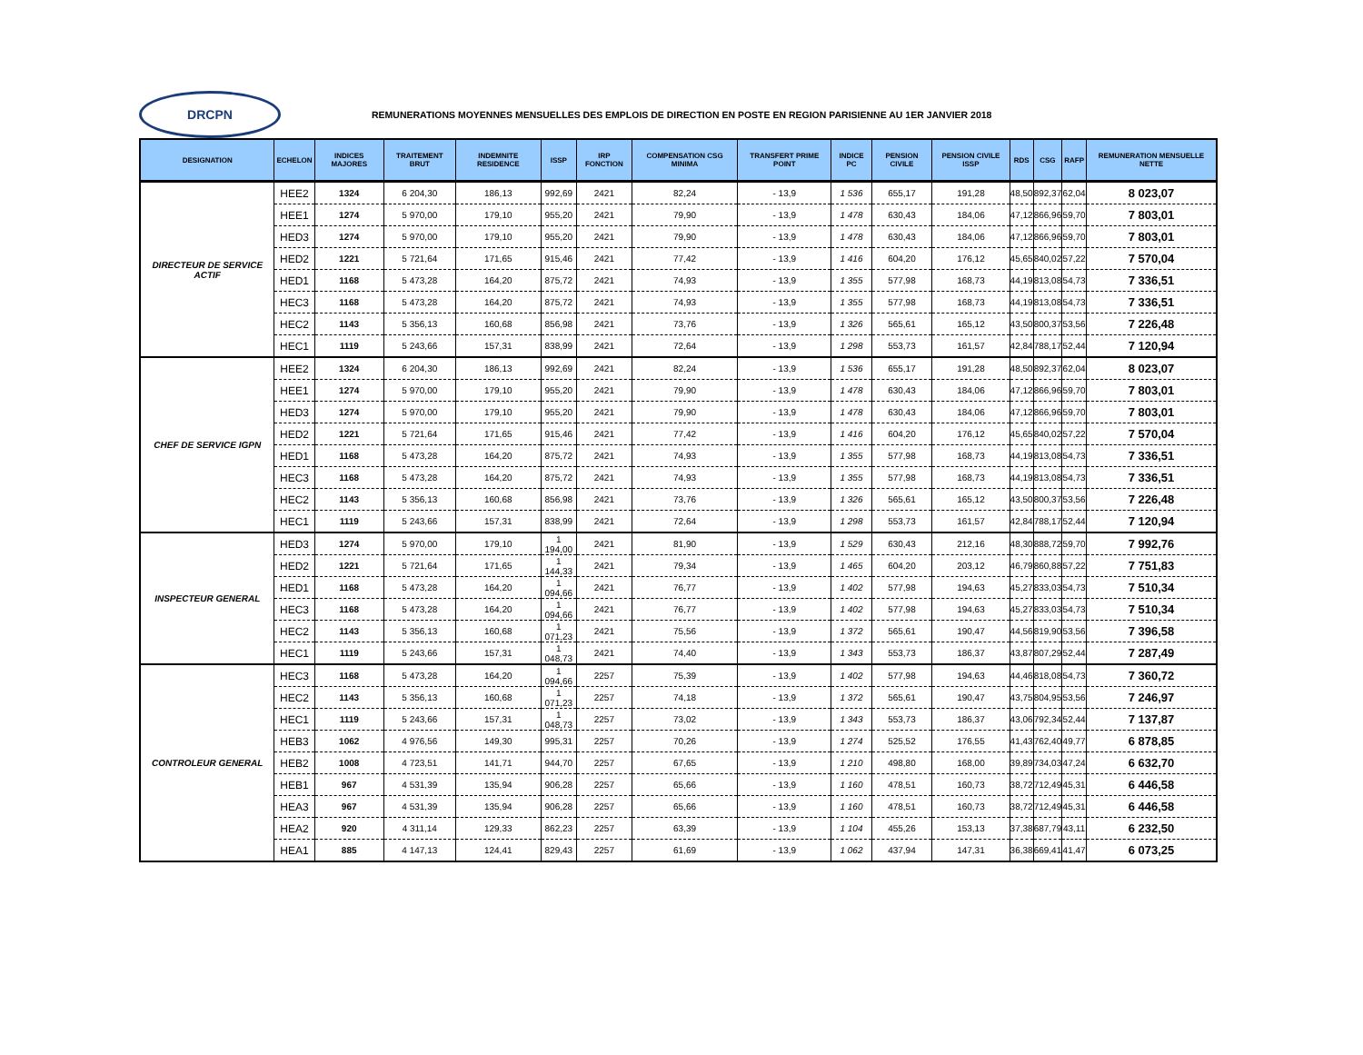DRCPN
REMUNERATIONS MOYENNES MENSUELLES DES EMPLOIS DE DIRECTION EN POSTE EN REGION PARISIENNE AU 1ER JANVIER 2018
| DESIGNATION | ECHELON | INDICES MAJORES | TRAITEMENT BRUT | INDEMNITE RESIDENCE | ISSP | IRP FONCTION | COMPENSATION CSG MINIMA | TRANSFERT PRIME POINT | INDICE PC | PENSION CIVILE | PENSION CIVILE ISSP | RDS | CSG | RAFP | REMUNERATION MENSUELLE NETTE |
| --- | --- | --- | --- | --- | --- | --- | --- | --- | --- | --- | --- | --- | --- | --- | --- |
| DIRECTEUR DE SERVICE ACTIF | HEE2 | 1324 | 6 204,30 | 186,13 | 992,69 | 2421 | 82,24 | - 13,9 | 1 536 | 655,17 | 191,28 | 48,50 | 892,37 | 62,04 | 8 023,07 |
| | HEE1 | 1274 | 5 970,00 | 179,10 | 955,20 | 2421 | 79,90 | - 13,9 | 1 478 | 630,43 | 184,06 | 47,12 | 866,96 | 59,70 | 7 803,01 |
| | HED3 | 1274 | 5 970,00 | 179,10 | 955,20 | 2421 | 79,90 | - 13,9 | 1 478 | 630,43 | 184,06 | 47,12 | 866,96 | 59,70 | 7 803,01 |
| | HED2 | 1221 | 5 721,64 | 171,65 | 915,46 | 2421 | 77,42 | - 13,9 | 1 416 | 604,20 | 176,12 | 45,65 | 840,02 | 57,22 | 7 570,04 |
| | HED1 | 1168 | 5 473,28 | 164,20 | 875,72 | 2421 | 74,93 | - 13,9 | 1 355 | 577,98 | 168,73 | 44,19 | 813,08 | 54,73 | 7 336,51 |
| | HEC3 | 1168 | 5 473,28 | 164,20 | 875,72 | 2421 | 74,93 | - 13,9 | 1 355 | 577,98 | 168,73 | 44,19 | 813,08 | 54,73 | 7 336,51 |
| | HEC2 | 1143 | 5 356,13 | 160,68 | 856,98 | 2421 | 73,76 | - 13,9 | 1 326 | 565,61 | 165,12 | 43,50 | 800,37 | 53,56 | 7 226,48 |
| | HEC1 | 1119 | 5 243,66 | 157,31 | 838,99 | 2421 | 72,64 | - 13,9 | 1 298 | 553,73 | 161,57 | 42,84 | 788,17 | 52,44 | 7 120,94 |
| CHEF DE SERVICE IGPN | HEE2 | 1324 | 6 204,30 | 186,13 | 992,69 | 2421 | 82,24 | - 13,9 | 1 536 | 655,17 | 191,28 | 48,50 | 892,37 | 62,04 | 8 023,07 |
| | HEE1 | 1274 | 5 970,00 | 179,10 | 955,20 | 2421 | 79,90 | - 13,9 | 1 478 | 630,43 | 184,06 | 47,12 | 866,96 | 59,70 | 7 803,01 |
| | HED3 | 1274 | 5 970,00 | 179,10 | 955,20 | 2421 | 79,90 | - 13,9 | 1 478 | 630,43 | 184,06 | 47,12 | 866,96 | 59,70 | 7 803,01 |
| | HED2 | 1221 | 5 721,64 | 171,65 | 915,46 | 2421 | 77,42 | - 13,9 | 1 416 | 604,20 | 176,12 | 45,65 | 840,02 | 57,22 | 7 570,04 |
| | HED1 | 1168 | 5 473,28 | 164,20 | 875,72 | 2421 | 74,93 | - 13,9 | 1 355 | 577,98 | 168,73 | 44,19 | 813,08 | 54,73 | 7 336,51 |
| | HEC3 | 1168 | 5 473,28 | 164,20 | 875,72 | 2421 | 74,93 | - 13,9 | 1 355 | 577,98 | 168,73 | 44,19 | 813,08 | 54,73 | 7 336,51 |
| | HEC2 | 1143 | 5 356,13 | 160,68 | 856,98 | 2421 | 73,76 | - 13,9 | 1 326 | 565,61 | 165,12 | 43,50 | 800,37 | 53,56 | 7 226,48 |
| | HEC1 | 1119 | 5 243,66 | 157,31 | 838,99 | 2421 | 72,64 | - 13,9 | 1 298 | 553,73 | 161,57 | 42,84 | 788,17 | 52,44 | 7 120,94 |
| INSPECTEUR GENERAL | HED3 | 1274 | 5 970,00 | 179,10 | 1 194,00 | 2421 | 81,90 | - 13,9 | 1 529 | 630,43 | 212,16 | 48,30 | 888,72 | 59,70 | 7 992,76 |
| | HED2 | 1221 | 5 721,64 | 171,65 | 1 144,33 | 2421 | 79,34 | - 13,9 | 1 465 | 604,20 | 203,12 | 46,79 | 860,88 | 57,22 | 7 751,83 |
| | HED1 | 1168 | 5 473,28 | 164,20 | 1 094,66 | 2421 | 76,77 | - 13,9 | 1 402 | 577,98 | 194,63 | 45,27 | 833,03 | 54,73 | 7 510,34 |
| | HEC3 | 1168 | 5 473,28 | 164,20 | 1 094,66 | 2421 | 76,77 | - 13,9 | 1 402 | 577,98 | 194,63 | 45,27 | 833,03 | 54,73 | 7 510,34 |
| | HEC2 | 1143 | 5 356,13 | 160,68 | 1 071,23 | 2421 | 75,56 | - 13,9 | 1 372 | 565,61 | 190,47 | 44,56 | 819,90 | 53,56 | 7 396,58 |
| | HEC1 | 1119 | 5 243,66 | 157,31 | 1 048,73 | 2421 | 74,40 | - 13,9 | 1 343 | 553,73 | 186,37 | 43,87 | 807,29 | 52,44 | 7 287,49 |
| CONTROLEUR GENERAL | HEC3 | 1168 | 5 473,28 | 164,20 | 1 094,66 | 2257 | 75,39 | - 13,9 | 1 402 | 577,98 | 194,63 | 44,46 | 818,08 | 54,73 | 7 360,72 |
| | HEC2 | 1143 | 5 356,13 | 160,68 | 1 071,23 | 2257 | 74,18 | - 13,9 | 1 372 | 565,61 | 190,47 | 43,75 | 804,95 | 53,56 | 7 246,97 |
| | HEC1 | 1119 | 5 243,66 | 157,31 | 1 048,73 | 2257 | 73,02 | - 13,9 | 1 343 | 553,73 | 186,37 | 43,06 | 792,34 | 52,44 | 7 137,87 |
| | HEB3 | 1062 | 4 976,56 | 149,30 | 995,31 | 2257 | 70,26 | - 13,9 | 1 274 | 525,52 | 176,55 | 41,43 | 762,40 | 49,77 | 6 878,85 |
| | HEB2 | 1008 | 4 723,51 | 141,71 | 944,70 | 2257 | 67,65 | - 13,9 | 1 210 | 498,80 | 168,00 | 39,89 | 734,03 | 47,24 | 6 632,70 |
| | HEB1 | 967 | 4 531,39 | 135,94 | 906,28 | 2257 | 65,66 | - 13,9 | 1 160 | 478,51 | 160,73 | 38,72 | 712,49 | 45,31 | 6 446,58 |
| | HEA3 | 967 | 4 531,39 | 135,94 | 906,28 | 2257 | 65,66 | - 13,9 | 1 160 | 478,51 | 160,73 | 38,72 | 712,49 | 45,31 | 6 446,58 |
| | HEA2 | 920 | 4 311,14 | 129,33 | 862,23 | 2257 | 63,39 | - 13,9 | 1 104 | 455,26 | 153,13 | 37,38 | 687,79 | 43,11 | 6 232,50 |
| | HEA1 | 885 | 4 147,13 | 124,41 | 829,43 | 2257 | 61,69 | - 13,9 | 1 062 | 437,94 | 147,31 | 36,38 | 669,41 | 41,47 | 6 073,25 |